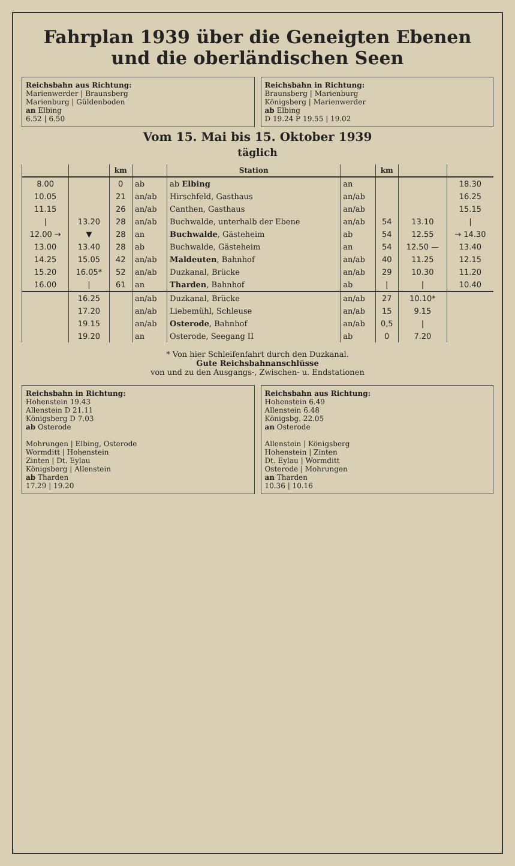Fahrplan 1939 über die Geneigten Ebenen und die oberländischen Seen
Reichsbahn aus Richtung:
Marienwerder | Braunsberg
Marienburg | Güldenboden
an Elbing
6.52 | 6.50
Reichsbahn in Richtung:
Braunsberg | Marienburg
Königsberg | Marienwerder
ab Elbing
D 19.24 P 19.55 | 19.02
Vom 15. Mai bis 15. Oktober 1939
täglich
| | | km | | Station | | km | | |
| --- | --- | --- | --- | --- | --- | --- | --- | --- |
| 8.00 | | 0 | ab | ab Elbing | an | | | 18.30 |
| 10.05 | | 21 | an/ab | Hirschfeld, Gasthaus | an/ab | | | 16.25 |
| 11.15 | | 26 | an/ab | Canthen, Gasthaus | an/ab | | | 15.15 |
| / | 13.20 | 28 | an/ab | Buchwalde, unterhalb der Ebene | an/ab | 54 | 13.10 | / |
| 12.00 → | ▼ | 28 | an | Buchwalde , Gästeheim | ab | 54 | 12.55 | → 14.30 |
| 13.00 | 13.40 | 28 | ab | Buchwalde, Gästeheim | an | 54 | 12.50 — | 13.40 |
| 14.25 | 15.05 | 42 | an/ab | Maldeuten , Bahnhof | an/ab | 40 | 11.25 | 12.15 |
| 15.20 | 16.05* | 52 | an/ab | Duzkanal, Brücke | an/ab | 29 | 10.30 | 11.20 |
| 16.00 | / | 61 | an | Tharden , Bahnhof | ab | / | / | 10.40 |
| | 16.25 | | an/ab | Duzkanal, Brücke | an/ab | 27 | 10.10* | |
| | 17.20 | | an/ab | Liebemühl, Schleuse | an/ab | 15 | 9.15 | |
| | 19.15 | | an/ab | Osterode , Bahnhof | an/ab | 0,5 | / | |
| | 19.20 | | an | Osterode, Seegang II | ab | 0 | 7.20 | |
* Von hier Schleifenfahrt durch den Duzkanal.
Gute Reichsbahnanschlüsse
von und zu den Ausgangs-, Zwischen- u. Endstationen
Reichsbahn in Richtung:
Hohenstein 19.43
Allenstein D 21.11
Königsberg D 7.03
ab Osterode
Mohrungen | Elbing, Osterode
Wormditt | Hohenstein
Zinten | Dt. Eylau
Königsberg | Allenstein
ab Tharden
17.29 | 19.20
Reichsbahn aus Richtung:
Hohenstein 6.49
Allenstein 6.48
Königsbg. 22.05
an Osterode
Allenstein | Königsberg
Hohenstein | Zinten
Dt. Eylau | Wormditt
Osterode | Mohrungen
an Tharden
10.36 | 10.16